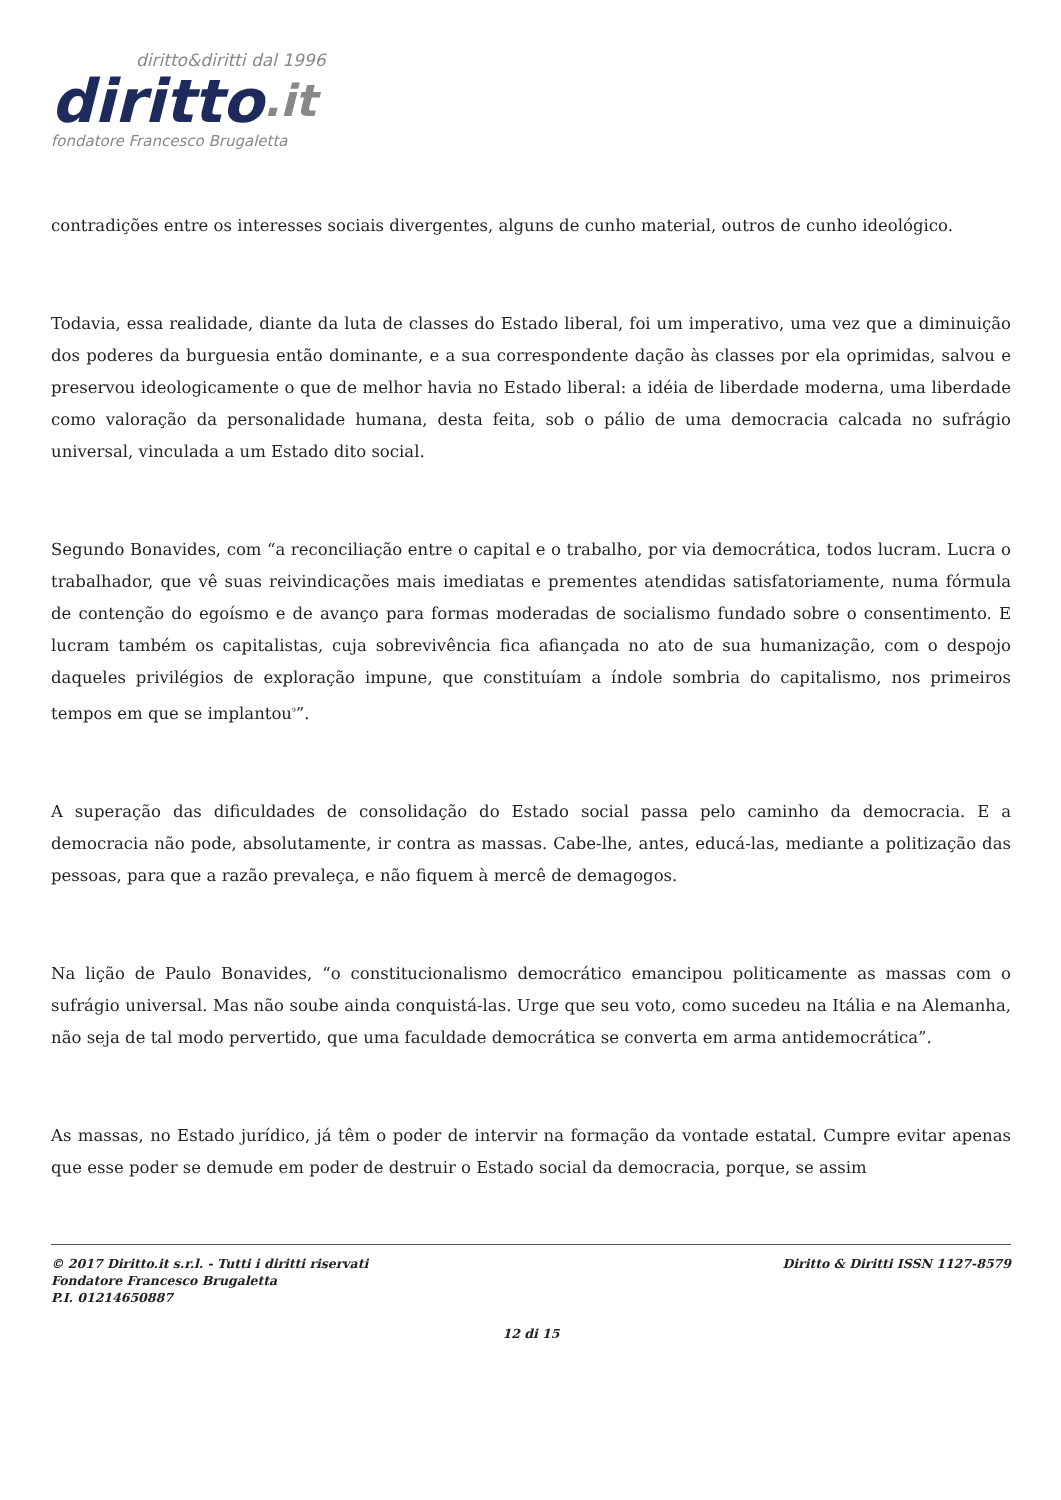diritto&diritti dal 1996
diritto.it
fondatore Francesco Brugaletta
contradições entre os interesses sociais divergentes, alguns de cunho material, outros de cunho ideológico.
Todavia, essa realidade, diante da luta de classes do Estado liberal, foi um imperativo, uma vez que a diminuição dos poderes da burguesia então dominante, e a sua correspondente dação às classes por ela oprimidas, salvou e preservou ideologicamente o que de melhor havia no Estado liberal: a idéia de liberdade moderna, uma liberdade como valoração da personalidade humana, desta feita, sob o pálio de uma democracia calcada no sufrágio universal, vinculada a um Estado dito social.
Segundo Bonavides, com “a reconciliação entre o capital e o trabalho, por via democrática, todos lucram. Lucra o trabalhador, que vê suas reivindicações mais imediatas e prementes atendidas satisfatoriamente, numa fórmula de contenção do egoísmo e de avanço para formas moderadas de socialismo fundado sobre o consentimento. E lucram também os capitalistas, cuja sobrevivência fica afiançada no ato de sua humanização, com o despojo daqueles privilégios de exploração impune, que constituíam a índole sombria do capitalismo, nos primeiros tempos em que se implantou<sup>9</sup>”.
A superação das dificuldades de consolidação do Estado social passa pelo caminho da democracia. E a democracia não pode, absolutamente, ir contra as massas. Cabe-lhe, antes, educá-las, mediante a politização das pessoas, para que a razão prevaleça, e não fiquem à mercê de demagogos.
Na lição de Paulo Bonavides, “o constitucionalismo democrático emancipou politicamente as massas com o sufrágio universal. Mas não soube ainda conquistá-las. Urge que seu voto, como sucedeu na Itália e na Alemanha, não seja de tal modo pervertido, que uma faculdade democrática se converta em arma antidemocrática”.
As massas, no Estado jurídico, já têm o poder de intervir na formação da vontade estatal. Cumpre evitar apenas que esse poder se demude em poder de destruir o Estado social da democracia, porque, se assim
© 2017 Diritto.it s.r.l. - Tutti i diritti riservati
Fondatore Francesco Brugaletta
P.I. 01214650887
Diritto & Diritti ISSN 1127-8579
12 di 15